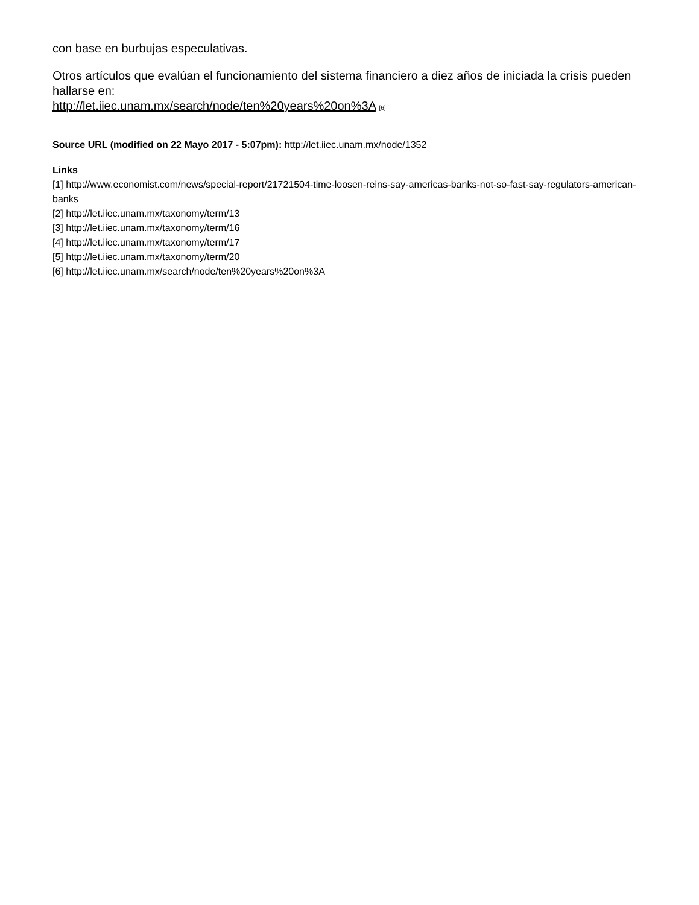con base en burbujas especulativas.
Otros artículos que evalúan el funcionamiento del sistema financiero a diez años de iniciada la crisis pueden hallarse en:
http://let.iiec.unam.mx/search/node/ten%20years%20on%3A [6]
Source URL (modified on 22 Mayo 2017 - 5:07pm): http://let.iiec.unam.mx/node/1352
Links
[1] http://www.economist.com/news/special-report/21721504-time-loosen-reins-say-americas-banks-not-so-fast-say-regulators-american-banks
[2] http://let.iiec.unam.mx/taxonomy/term/13
[3] http://let.iiec.unam.mx/taxonomy/term/16
[4] http://let.iiec.unam.mx/taxonomy/term/17
[5] http://let.iiec.unam.mx/taxonomy/term/20
[6] http://let.iiec.unam.mx/search/node/ten%20years%20on%3A